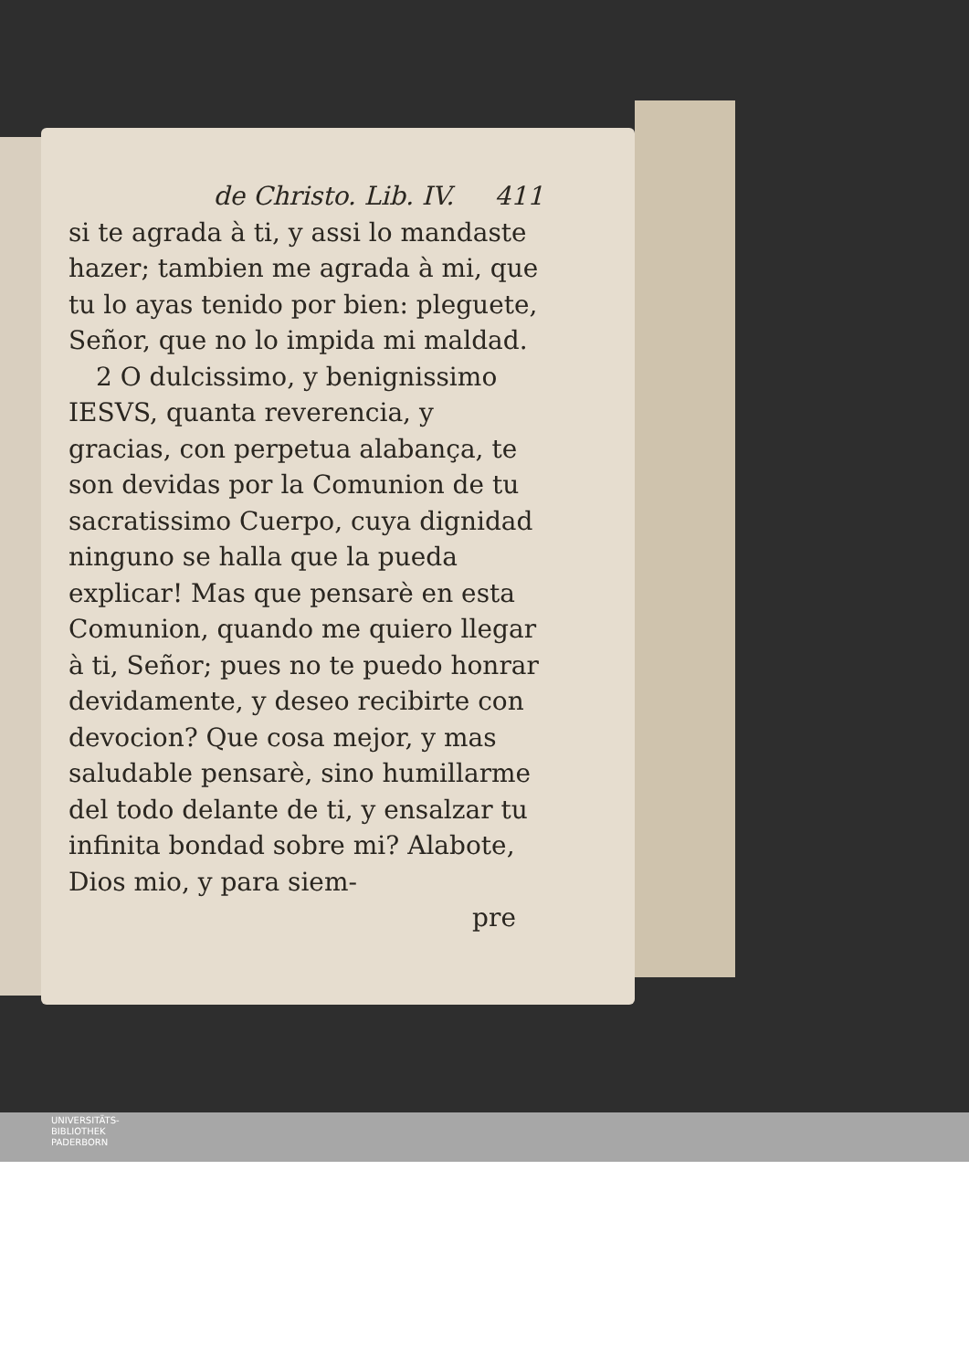de Christo. Lib. IV. 411
si te agrada à ti, y assi lo mandaste hazer; tambien me agrada à mi, que tu lo ayas tenido por bien: pleguete, Señor, que no lo impida mi maldad.
2 O dulcissimo, y benignissimo IESVS, quanta reverencia, y gracias, con perpetua alabança, te son devidas por la Comunion de tu sacratissimo Cuerpo, cuya dignidad ninguno se halla que la pueda explicar! Mas que pensarè en esta Comunion, quando me quiero llegar à ti, Señor; pues no te puedo honrar devidamente, y deseo recibirte con devocion? Que cosa mejor, y mas saludable pensarè, sino humillarme del todo delante de ti, y ensalzar tu infinita bondad sobre mi? Alabote, Dios mio, y para siem-
pre
UNIVERSITÄTS-
BIBLIOTHEK
PADERBORN